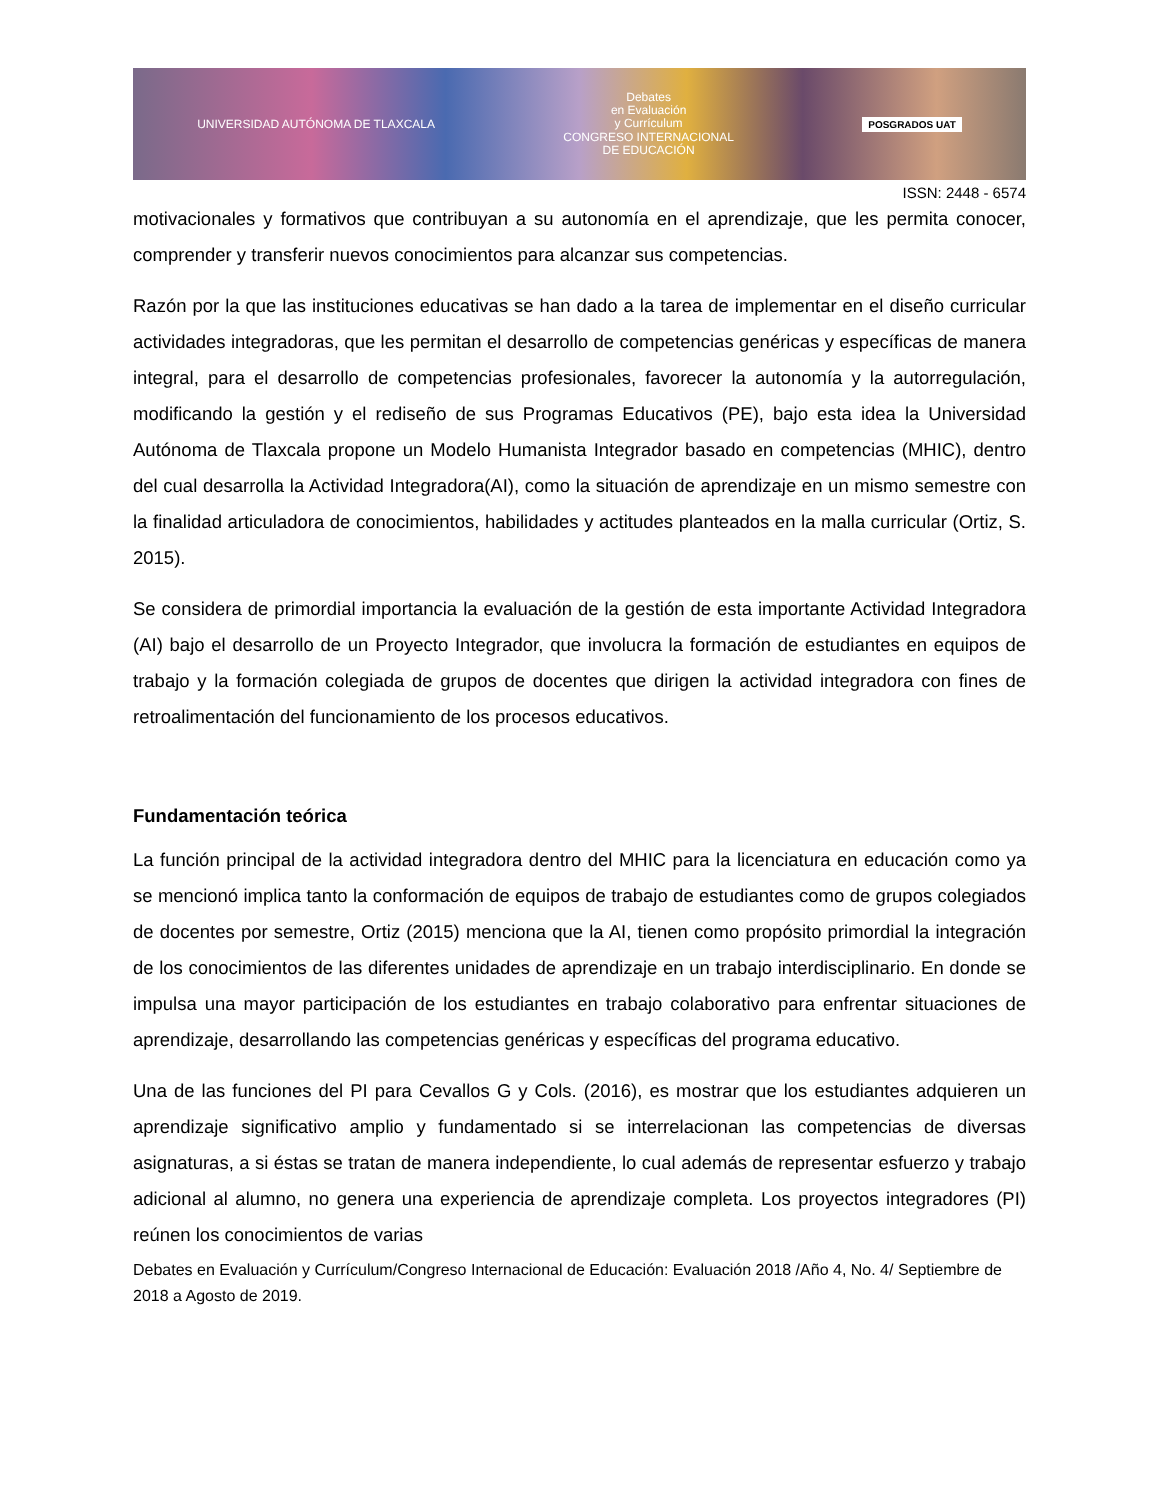UNIVERSIDAD AUTÓNOMA DE TLAXCALA
Debates
en Evaluación
y Currículum
CONGRESO INTERNACIONAL
DE EDUCACIÓN
POSGRADOS UAT
ISSN: 2448 - 6574
motivacionales y formativos que contribuyan a su autonomía en el aprendizaje, que les permita conocer, comprender y transferir nuevos conocimientos para alcanzar sus competencias.
Razón por la que las instituciones educativas se han dado a la tarea de implementar en el diseño curricular actividades integradoras, que les permitan el desarrollo de competencias genéricas y específicas de manera integral, para el desarrollo de competencias profesionales, favorecer la autonomía y la autorregulación, modificando la gestión y el rediseño de sus Programas Educativos (PE), bajo esta idea la Universidad Autónoma de Tlaxcala propone un Modelo Humanista Integrador basado en competencias (MHIC), dentro del cual desarrolla la Actividad Integradora(AI), como la situación de aprendizaje en un mismo semestre con la finalidad articuladora de conocimientos, habilidades y actitudes planteados en la malla curricular (Ortiz, S. 2015).
Se considera de primordial importancia la evaluación de la gestión de esta importante Actividad Integradora (AI) bajo el desarrollo de un Proyecto Integrador, que involucra la formación de estudiantes en equipos de trabajo y la formación colegiada de grupos de docentes que dirigen la actividad integradora con fines de retroalimentación del funcionamiento de los procesos educativos.
Fundamentación teórica
La función principal de la actividad integradora dentro del MHIC para la licenciatura en educación como ya se mencionó implica tanto la conformación de equipos de trabajo de estudiantes como de grupos colegiados de docentes por semestre, Ortiz (2015) menciona que la AI, tienen como propósito primordial la integración de los conocimientos de las diferentes unidades de aprendizaje en un trabajo interdisciplinario. En donde se impulsa una mayor participación de los estudiantes en trabajo colaborativo para enfrentar situaciones de aprendizaje, desarrollando las competencias genéricas y específicas del programa educativo.
Una de las funciones del PI para Cevallos G y Cols. (2016), es mostrar que los estudiantes adquieren un aprendizaje significativo amplio y fundamentado si se interrelacionan las competencias de diversas asignaturas, a si éstas se tratan de manera independiente, lo cual además de representar esfuerzo y trabajo adicional al alumno, no genera una experiencia de aprendizaje completa. Los proyectos integradores (PI) reúnen los conocimientos de varias
Debates en Evaluación y Currículum/Congreso Internacional de Educación: Evaluación 2018 /Año 4, No. 4/ Septiembre de 2018 a Agosto de 2019.